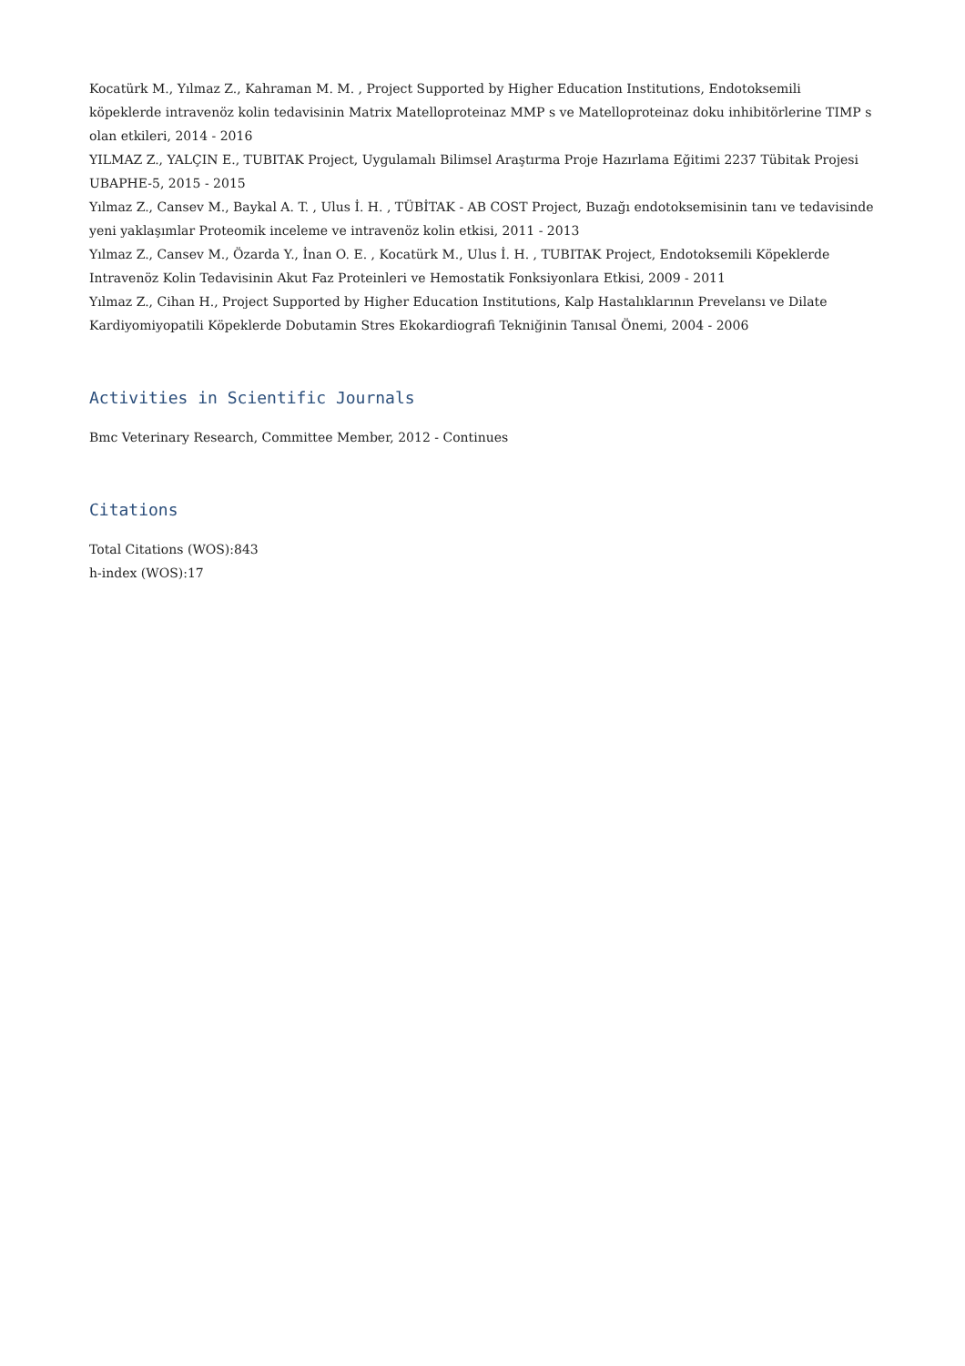Kocatürk M., Yılmaz Z., Kahraman M. M. , Project Supported by Higher Education Institutions, Endotoksemili köpeklerde intravenöz kolin tedavisinin Matrix Matelloproteinaz MMP s ve Matelloproteinaz doku inhibitörlerine TIMP s olan etkileri, 2014 - 2016
YILMAZ Z., YALÇIN E., TUBITAK Project, Uygulamalı Bilimsel Araştırma Proje Hazırlama Eğitimi 2237 Tübitak Projesi UBAPHE-5, 2015 - 2015
Yılmaz Z., Cansev M., Baykal A. T. , Ulus İ. H. , TÜBİTAK - AB COST Project, Buzağı endotoksemisinin tanı ve tedavisinde yeni yaklaşımlar Proteomik inceleme ve intravenöz kolin etkisi, 2011 - 2013
Yılmaz Z., Cansev M., Özarda Y., İnan O. E. , Kocatürk M., Ulus İ. H. , TUBITAK Project, Endotoksemili Köpeklerde Intravenöz Kolin Tedavisinin Akut Faz Proteinleri ve Hemostatik Fonksiyonlara Etkisi, 2009 - 2011
Yılmaz Z., Cihan H., Project Supported by Higher Education Institutions, Kalp Hastalıklarının Prevelansı ve Dilate Kardiyomiyopatili Köpeklerde Dobutamin Stres Ekokardiografi Tekniğinin Tanısal Önemi, 2004 - 2006
Activities in Scientific Journals
Bmc Veterinary Research, Committee Member, 2012 - Continues
Citations
Total Citations (WOS):843
h-index (WOS):17